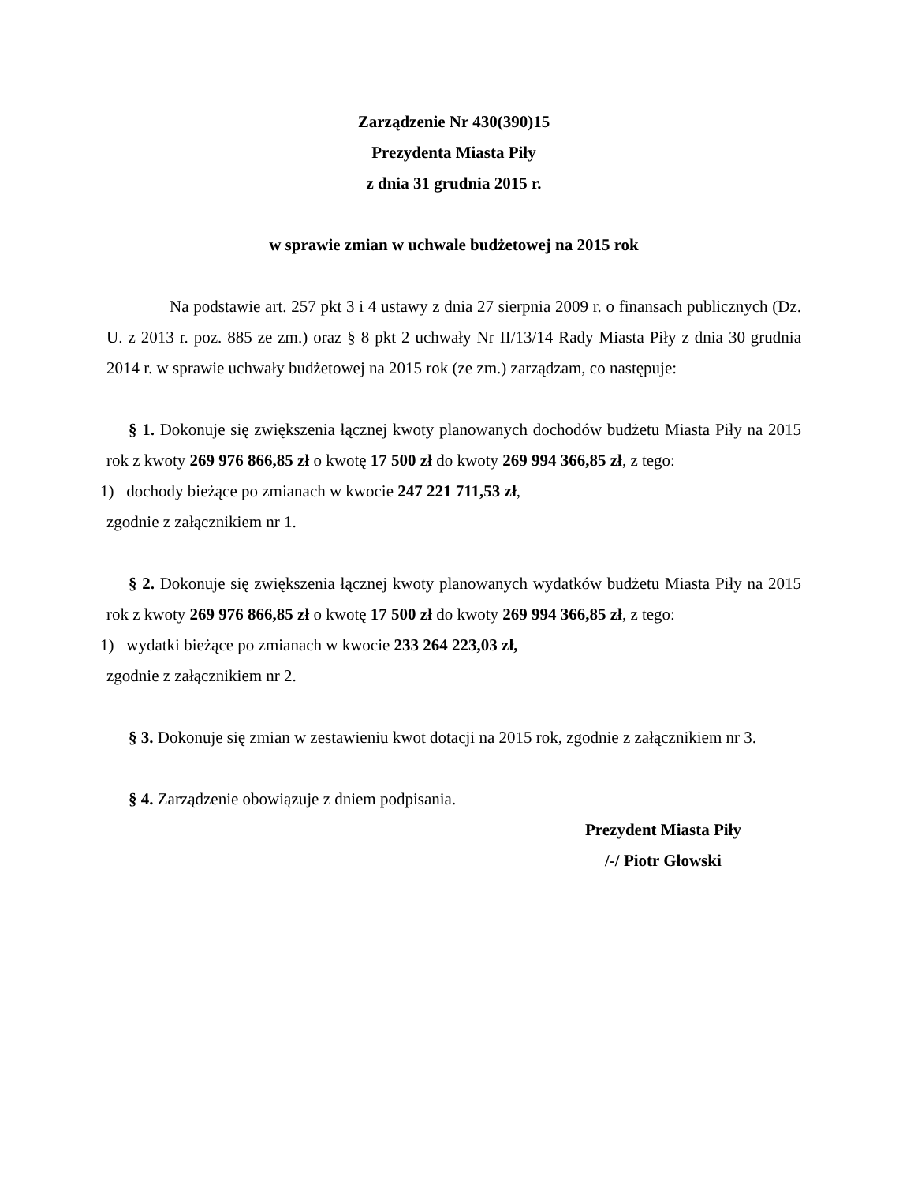Zarządzenie Nr 430(390)15
Prezydenta Miasta Piły
z dnia 31 grudnia 2015 r.
w sprawie zmian w uchwale budżetowej na 2015 rok
Na podstawie art. 257 pkt 3 i 4 ustawy z dnia 27 sierpnia 2009 r. o finansach publicznych (Dz. U. z 2013 r. poz. 885 ze zm.) oraz § 8 pkt 2 uchwały Nr II/13/14 Rady Miasta Piły z dnia 30 grudnia 2014 r. w sprawie uchwały budżetowej na 2015 rok (ze zm.) zarządzam, co następuje:
§ 1. Dokonuje się zwiększenia łącznej kwoty planowanych dochodów budżetu Miasta Piły na 2015 rok z kwoty 269 976 866,85 zł o kwotę 17 500 zł do kwoty 269 994 366,85 zł, z tego:
1) dochody bieżące po zmianach w kwocie 247 221 711,53 zł,
zgodnie z załącznikiem nr 1.
§ 2. Dokonuje się zwiększenia łącznej kwoty planowanych wydatków budżetu Miasta Piły na 2015 rok z kwoty 269 976 866,85 zł o kwotę 17 500 zł do kwoty 269 994 366,85 zł, z tego:
1) wydatki bieżące po zmianach w kwocie 233 264 223,03 zł,
zgodnie z załącznikiem nr 2.
§ 3. Dokonuje się zmian w zestawieniu kwot dotacji na 2015 rok, zgodnie z załącznikiem nr 3.
§ 4. Zarządzenie obowiązuje z dniem podpisania.
Prezydent Miasta Piły
/-/ Piotr Głowski